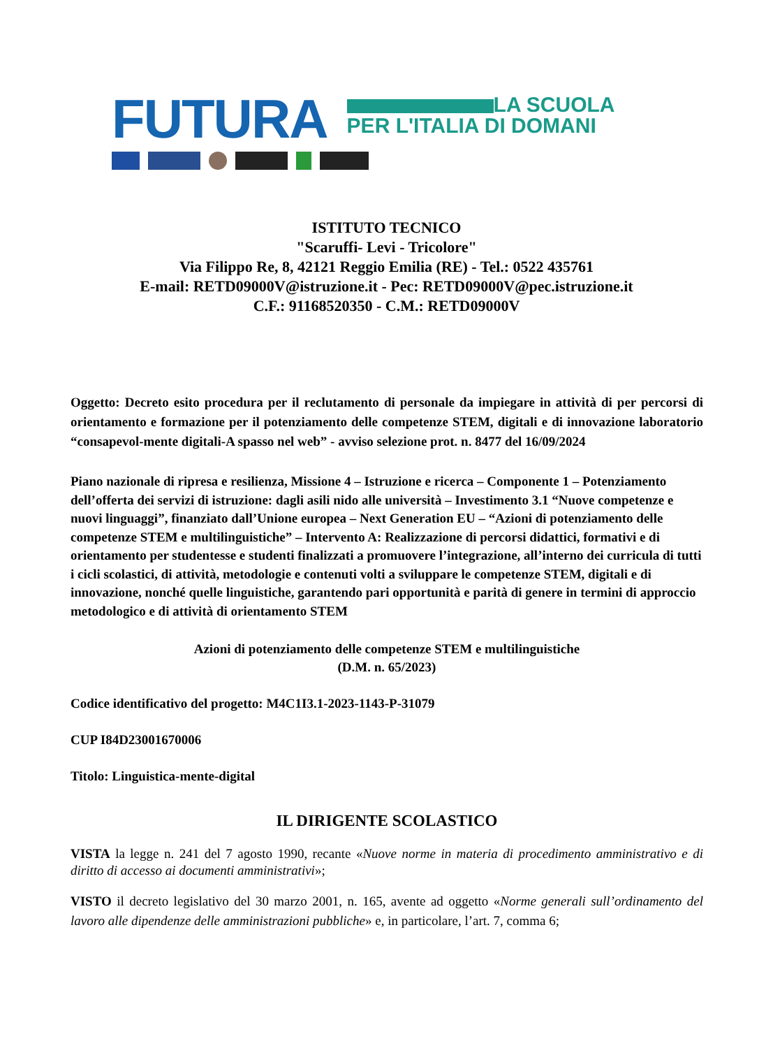FUTURA LA SCUOLA
PER L'ITALIA DI DOMANI
ISTITUTO TECNICO
"Scaruffi- Levi - Tricolore"
Via Filippo Re, 8, 42121 Reggio Emilia (RE) - Tel.: 0522 435761
E-mail: RETD09000V@istruzione.it - Pec: RETD09000V@pec.istruzione.it
C.F.: 91168520350 - C.M.: RETD09000V
Oggetto: Decreto esito procedura per il reclutamento di personale da impiegare in attività di per percorsi di orientamento e formazione per il potenziamento delle competenze STEM, digitali e di innovazione laboratorio “consapevol-mente digitali-A spasso nel web” - avviso selezione prot. n. 8477 del 16/09/2024
Piano nazionale di ripresa e resilienza, Missione 4 – Istruzione e ricerca – Componente 1 – Potenziamento dell’offerta dei servizi di istruzione: dagli asili nido alle università – Investimento 3.1 “Nuove competenze e nuovi linguaggi”, finanziato dall’Unione europea – Next Generation EU – “Azioni di potenziamento delle competenze STEM e multilinguistiche” – Intervento A: Realizzazione di percorsi didattici, formativi e di orientamento per studentesse e studenti finalizzati a promuovere l’integrazione, all’interno dei curricula di tutti i cicli scolastici, di attività, metodologie e contenuti volti a sviluppare le competenze STEM, digitali e di innovazione, nonché quelle linguistiche, garantendo pari opportunità e parità di genere in termini di approccio metodologico e di attività di orientamento STEM
Azioni di potenziamento delle competenze STEM e multilinguistiche
(D.M. n. 65/2023)
Codice identificativo del progetto: M4C1I3.1-2023-1143-P-31079
CUP I84D23001670006
Titolo: Linguistica-mente-digital
IL DIRIGENTE SCOLASTICO
VISTA la legge n. 241 del 7 agosto 1990, recante «Nuove norme in materia di procedimento amministrativo e di diritto di accesso ai documenti amministrativi»;
VISTO il decreto legislativo del 30 marzo 2001, n. 165, avente ad oggetto «Norme generali sull’ordinamento del lavoro alle dipendenze delle amministrazioni pubbliche» e, in particolare, l’art. 7, comma 6;